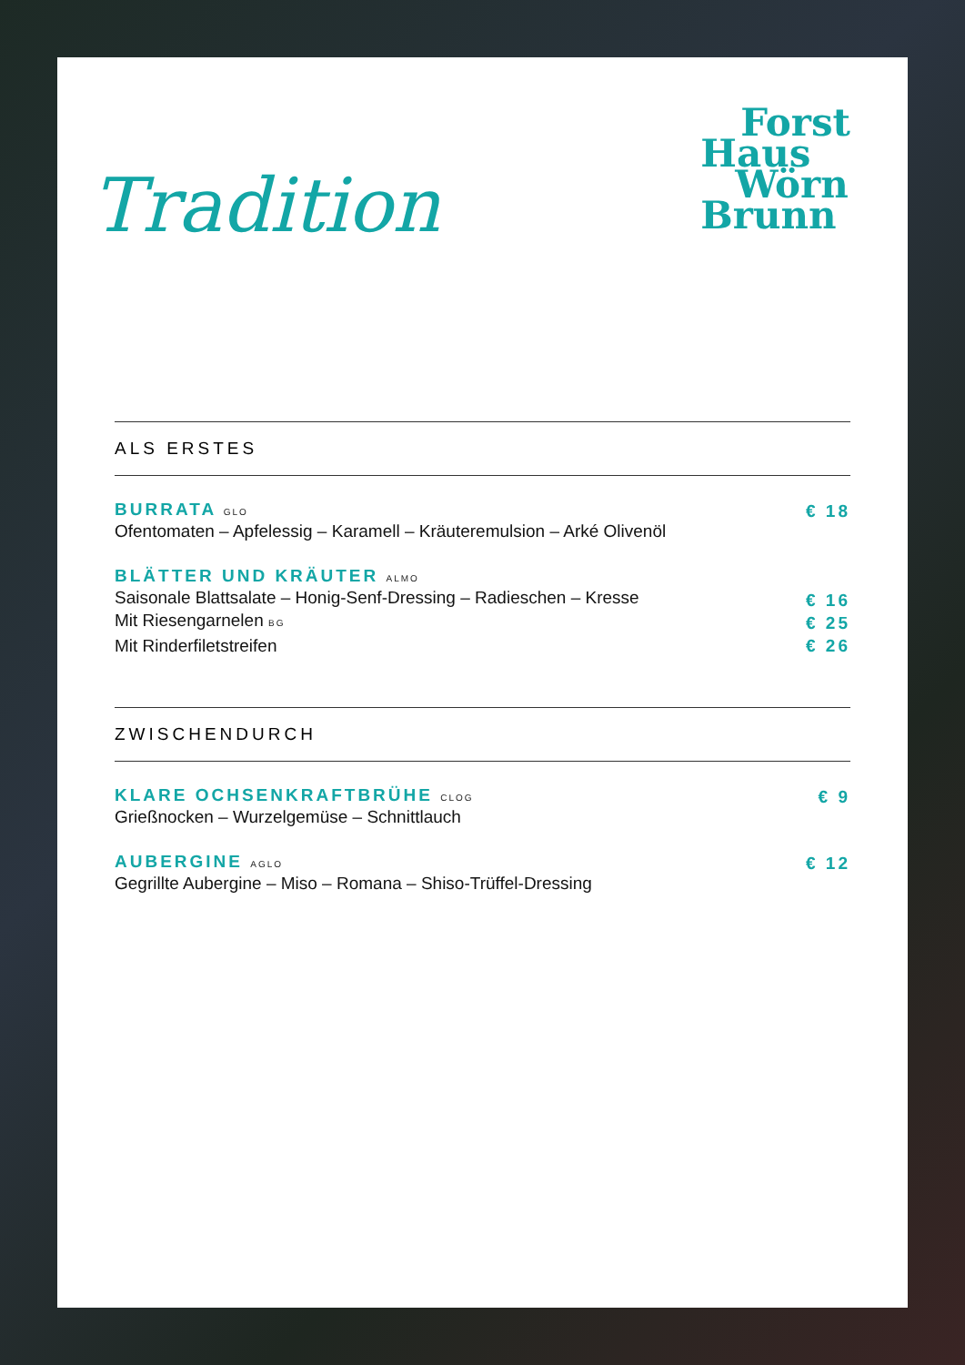Tradition
Forst
Haus
Wörn
Brunn
ALS ERSTES
BURRATA GLO
Ofentomaten – Apfelessig – Karamell – Kräuteremulsion – Arké Olivenöl
€ 18
BLÄTTER UND KRÄUTER ALMO
Saisonale Blattsalate – Honig-Senf-Dressing – Radieschen – Kresse
Mit Riesengarnelen BG
Mit Rinderfiletstreifen
€ 16
€ 25
€ 26
ZWISCHENDURCH
KLARE OCHSENKRAFTBRÜHE CLOG
Grießnocken – Wurzelgemüse – Schnittlauch
€ 9
AUBERGINE AGLO
Gegrillte Aubergine – Miso – Romana – Shiso-Trüffel-Dressing
€ 12